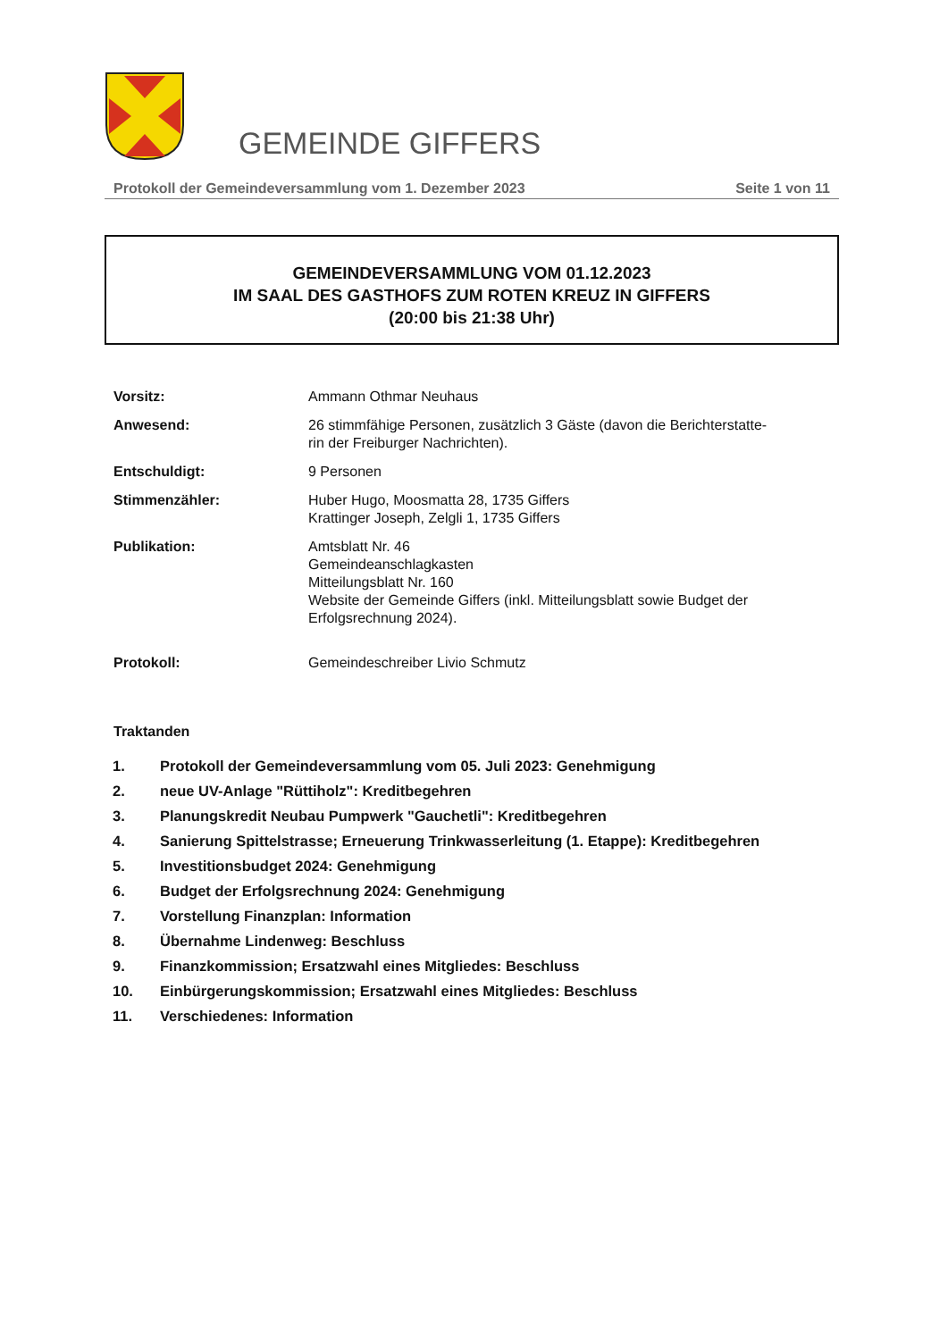GEMEINDE GIFFERS
Protokoll der Gemeindeversammlung vom 1. Dezember 2023 Seite 1 von 11
GEMEINDEVERSAMMLUNG VOM 01.12.2023
IM SAAL DES GASTHOFS ZUM ROTEN KREUZ IN GIFFERS
(20:00 bis 21:38 Uhr)
Vorsitz: Ammann Othmar Neuhaus
Anwesend: 26 stimmfähige Personen, zusätzlich 3 Gäste (davon die Berichterstatte-
rin der Freiburger Nachrichten).
Entschuldigt: 9 Personen
Stimmenzähler: Huber Hugo, Moosmatta 28, 1735 Giffers
Krattinger Joseph, Zelgli 1, 1735 Giffers
Publikation: Amtsblatt Nr. 46
Gemeindeanschlagkasten
Mitteilungsblatt Nr. 160
Website der Gemeinde Giffers (inkl. Mitteilungsblatt sowie Budget der
Erfolgsrechnung 2024).
Protokoll: Gemeindeschreiber Livio Schmutz
Traktanden
1. Protokoll der Gemeindeversammlung vom 05. Juli 2023: Genehmigung
2. neue UV-Anlage "Rüttiholz": Kreditbegehren
3. Planungskredit Neubau Pumpwerk "Gauchetli": Kreditbegehren
4. Sanierung Spittelstrasse; Erneuerung Trinkwasserleitung (1. Etappe): Kreditbegehren
5. Investitionsbudget 2024: Genehmigung
6. Budget der Erfolgsrechnung 2024: Genehmigung
7. Vorstellung Finanzplan: Information
8. Übernahme Lindenweg: Beschluss
9. Finanzkommission; Ersatzwahl eines Mitgliedes: Beschluss
10. Einbürgerungskommission; Ersatzwahl eines Mitgliedes: Beschluss
11. Verschiedenes: Information